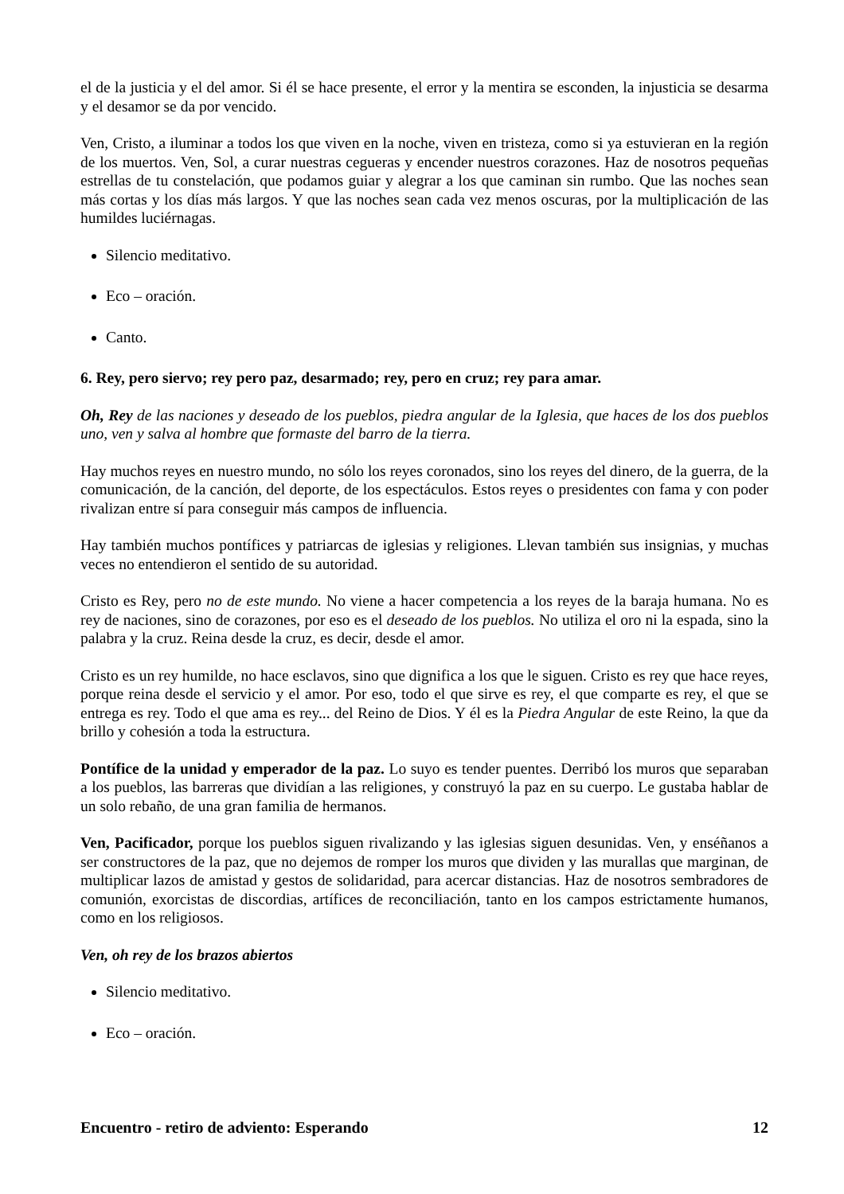el de la justicia y el del amor. Si él se hace presente, el error y la mentira se esconden, la injusticia se desarma y el desamor se da por vencido.
Ven, Cristo, a iluminar a todos los que viven en la noche, viven en tristeza, como si ya estuvieran en la región de los muertos. Ven, Sol, a curar nuestras cegueras y encender nuestros corazones. Haz de nosotros pequeñas estrellas de tu constelación, que podamos guiar y alegrar a los que caminan sin rumbo. Que las noches sean más cortas y los días más largos. Y que las noches sean cada vez menos oscuras, por la multiplicación de las humildes luciérnagas.
Silencio meditativo.
Eco – oración.
Canto.
6. Rey, pero siervo; rey pero paz, desarmado; rey, pero en cruz; rey para amar.
Oh, Rey de las naciones y deseado de los pueblos, piedra angular de la Iglesia, que haces de los dos pueblos uno, ven y salva al hombre que formaste del barro de la tierra.
Hay muchos reyes en nuestro mundo, no sólo los reyes coronados, sino los reyes del dinero, de la guerra, de la comunicación, de la canción, del deporte, de los espectáculos. Estos reyes o presidentes con fama y con poder rivalizan entre sí para conseguir más campos de influencia.
Hay también muchos pontífices y patriarcas de iglesias y religiones. Llevan también sus insignias, y muchas veces no entendieron el sentido de su autoridad.
Cristo es Rey, pero no de este mundo. No viene a hacer competencia a los reyes de la baraja humana. No es rey de naciones, sino de corazones, por eso es el deseado de los pueblos. No utiliza el oro ni la espada, sino la palabra y la cruz. Reina desde la cruz, es decir, desde el amor.
Cristo es un rey humilde, no hace esclavos, sino que dignifica a los que le siguen. Cristo es rey que hace reyes, porque reina desde el servicio y el amor. Por eso, todo el que sirve es rey, el que comparte es rey, el que se entrega es rey. Todo el que ama es rey... del Reino de Dios. Y él es la Piedra Angular de este Reino, la que da brillo y cohesión a toda la estructura.
Pontífice de la unidad y emperador de la paz. Lo suyo es tender puentes. Derribó los muros que separaban a los pueblos, las barreras que dividían a las religiones, y construyó la paz en su cuerpo. Le gustaba hablar de un solo rebaño, de una gran familia de hermanos.
Ven, Pacificador, porque los pueblos siguen rivalizando y las iglesias siguen desunidas. Ven, y enséñanos a ser constructores de la paz, que no dejemos de romper los muros que dividen y las murallas que marginan, de multiplicar lazos de amistad y gestos de solidaridad, para acercar distancias. Haz de nosotros sembradores de comunión, exorcistas de discordias, artífices de reconciliación, tanto en los campos estrictamente humanos, como en los religiosos.
Ven, oh rey de los brazos abiertos
Silencio meditativo.
Eco – oración.
Encuentro - retiro de adviento: Esperando 12